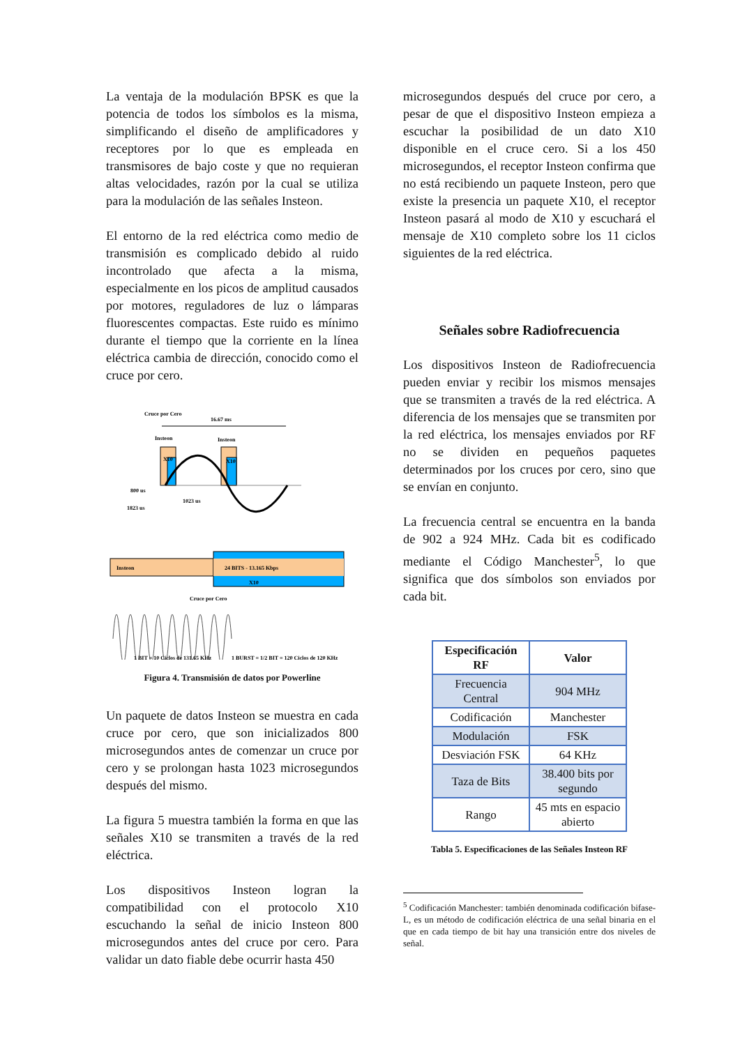La ventaja de la modulación BPSK es que la potencia de todos los símbolos es la misma, simplificando el diseño de amplificadores y receptores por lo que es empleada en transmisores de bajo coste y que no requieran altas velocidades, razón por la cual se utiliza para la modulación de las señales Insteon.
El entorno de la red eléctrica como medio de transmisión es complicado debido al ruido incontrolado que afecta a la misma, especialmente en los picos de amplitud causados por motores, reguladores de luz o lámparas fluorescentes compactas. Este ruido es mínimo durante el tiempo que la corriente en la línea eléctrica cambia de dirección, conocido como el cruce por cero.
Cruce por Cero
16.67 ms
Insteon
Insteon
X10
X10
800 us
1023 us
1823 us
Insteon
24 BITS - 13.165 Kbps
X10
Cruce por Cero
1 BIT = 10 Ciclos de 131.65 KHz
1 BURST = 1/2 BIT = 120 Ciclos de 120 KHz
Figura 4. Transmisión de datos por Powerline
Un paquete de datos Insteon se muestra en cada cruce por cero, que son inicializados 800 microsegundos antes de comenzar un cruce por cero y se prolongan hasta 1023 microsegundos después del mismo.
La figura 5 muestra también la forma en que las señales X10 se transmiten a través de la red eléctrica.
Los dispositivos Insteon logran la compatibilidad con el protocolo X10 escuchando la señal de inicio Insteon 800 microsegundos antes del cruce por cero. Para validar un dato fiable debe ocurrir hasta 450
microsegundos después del cruce por cero, a pesar de que el dispositivo Insteon empieza a escuchar la posibilidad de un dato X10 disponible en el cruce cero. Si a los 450 microsegundos, el receptor Insteon confirma que no está recibiendo un paquete Insteon, pero que existe la presencia un paquete X10, el receptor Insteon pasará al modo de X10 y escuchará el mensaje de X10 completo sobre los 11 ciclos siguientes de la red eléctrica.
Señales sobre Radiofrecuencia
Los dispositivos Insteon de Radiofrecuencia pueden enviar y recibir los mismos mensajes que se transmiten a través de la red eléctrica. A diferencia de los mensajes que se transmiten por la red eléctrica, los mensajes enviados por RF no se dividen en pequeños paquetes determinados por los cruces por cero, sino que se envían en conjunto.
La frecuencia central se encuentra en la banda de 902 a 924 MHz. Cada bit es codificado mediante el Código Manchester<sup>5</sup>, lo que significa que dos símbolos son enviados por cada bit.
| Especificación RF | Valor |
| --- | --- |
| Frecuencia Central | 904 MHz |
| Codificación | Manchester |
| Modulación | FSK |
| Desviación FSK | 64 KHz |
| Taza de Bits | 38.400 bits por segundo |
| Rango | 45 mts en espacio abierto |
Tabla 5. Especificaciones de las Señales Insteon RF
<sup>5</sup> Codificación Manchester: también denominada codificación bifase-L, es un método de codificación eléctrica de una señal binaria en el que en cada tiempo de bit hay una transición entre dos niveles de señal.